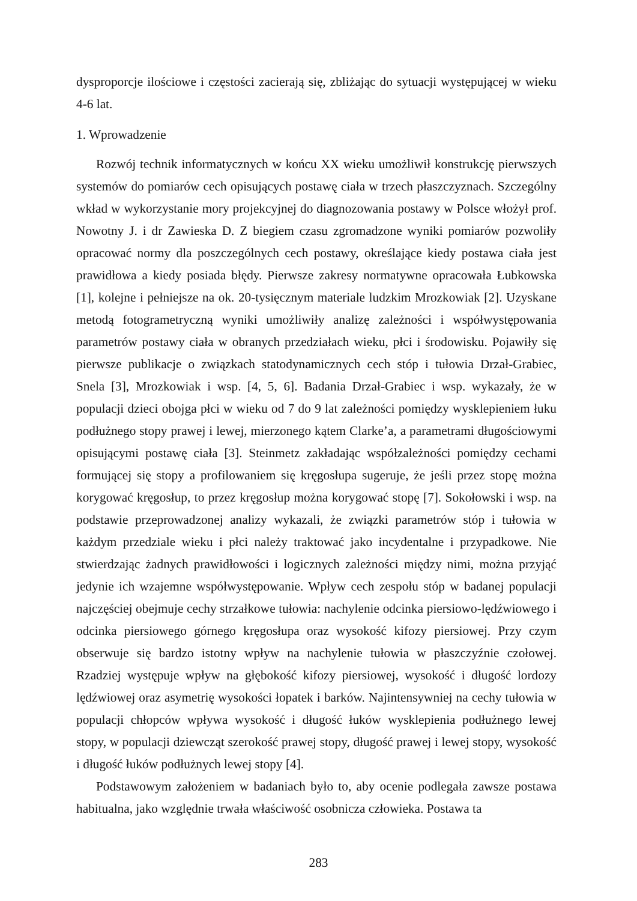dysproporcje ilościowe i częstości zacierają się, zbliżając do sytuacji występującej w wieku 4-6 lat.
1. Wprowadzenie
Rozwój technik informatycznych w końcu XX wieku umożliwił konstrukcję pierwszych systemów do pomiarów cech opisujących postawę ciała w trzech płaszczyznach. Szczególny wkład w wykorzystanie mory projekcyjnej do diagnozowania postawy w Polsce włożył prof. Nowotny J. i dr Zawieska D. Z biegiem czasu zgromadzone wyniki pomiarów pozwoliły opracować normy dla poszczególnych cech postawy, określające kiedy postawa ciała jest prawidłowa a kiedy posiada błędy. Pierwsze zakresy normatywne opracowała Łubkowska [1], kolejne i pełniejsze na ok. 20-tysięcznym materiale ludzkim Mrozkowiak [2]. Uzyskane metodą fotogrametryczną wyniki umożliwiły analizę zależności i współwystępowania parametrów postawy ciała w obranych przedziałach wieku, płci i środowisku. Pojawiły się pierwsze publikacje o związkach statodynamicznych cech stóp i tułowia Drzał-Grabiec, Snela [3], Mrozkowiak i wsp. [4, 5, 6]. Badania Drzał-Grabiec i wsp. wykazały, że w populacji dzieci obojga płci w wieku od 7 do 9 lat zależności pomiędzy wysklepieniem łuku podłużnego stopy prawej i lewej, mierzonego kątem Clarke’a, a parametrami długościowymi opisującymi postawę ciała [3]. Steinmetz zakładając współzależności pomiędzy cechami formującej się stopy a profilowaniem się kręgosłupa sugeruje, że jeśli przez stopę można korygować kręgosłup, to przez kręgosłup można korygować stopę [7]. Sokołowski i wsp. na podstawie przeprowadzonej analizy wykazali, że związki parametrów stóp i tułowia w każdym przedziale wieku i płci należy traktować jako incydentalne i przypadkowe. Nie stwierdzając żadnych prawidłowości i logicznych zależności między nimi, można przyjąć jedynie ich wzajemne współwystępowanie. Wpływ cech zespołu stóp w badanej populacji najczęściej obejmuje cechy strzałkowe tułowia: nachylenie odcinka piersiowo-lędźwiowego i odcinka piersiowego górnego kręgosłupa oraz wysokość kifozy piersiowej. Przy czym obserwuje się bardzo istotny wpływ na nachylenie tułowia w płaszczyźnie czołowej. Rzadziej występuje wpływ na głębokość kifozy piersiowej, wysokość i długość lordozy lędźwiowej oraz asymetrię wysokości łopatek i barków. Najintensywniej na cechy tułowia w populacji chłopców wpływa wysokość i długość łuków wysklepienia podłużnego lewej stopy, w populacji dziewcząt szerokość prawej stopy, długość prawej i lewej stopy, wysokość i długość łuków podłużnych lewej stopy [4].
Podstawowym założeniem w badaniach było to, aby ocenie podlegała zawsze postawa habitualna, jako względnie trwała właściwość osobnicza człowieka. Postawa ta
283